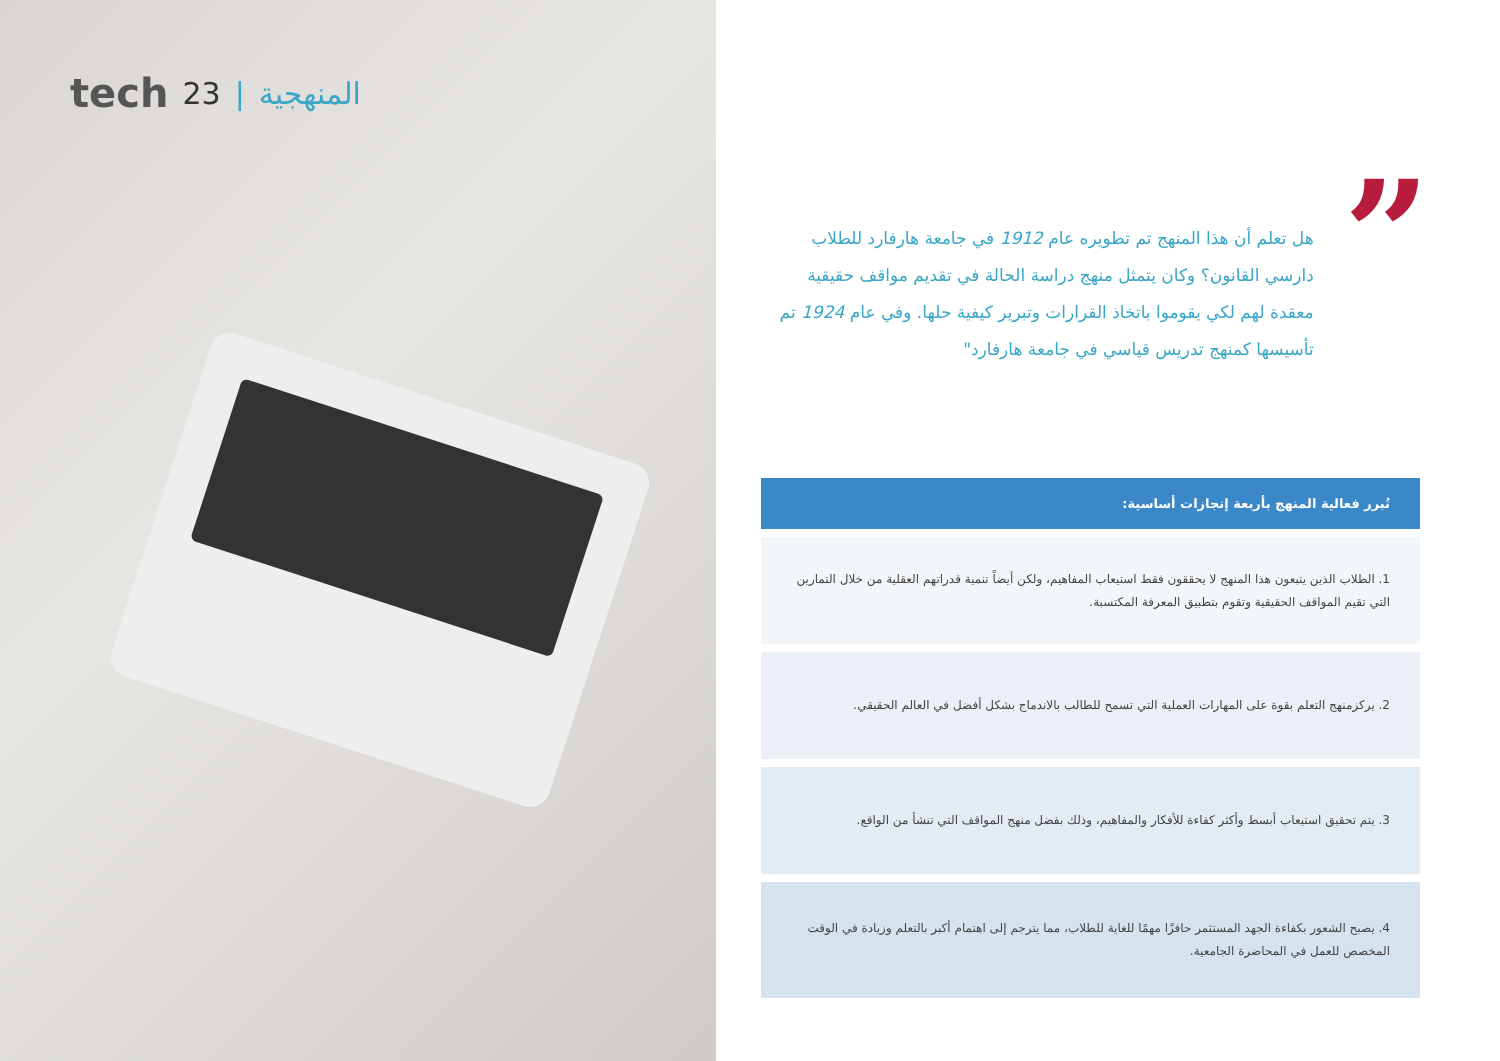tech 23 | المنهجية
”
هل تعلم أن هذا المنهج تم تطويره عام 1912 في جامعة هارفارد للطلاب دارسي القانون؟ وكان يتمثل منهج دراسة الحالة في تقديم مواقف حقيقية معقدة لهم لكي يقوموا باتخاذ القرارات وتبرير كيفية حلها. وفي عام 1924 تم تأسيسها كمنهج تدريس قياسي في جامعة هارفارد"
تُبرر فعالية المنهج بأربعة إنجازات أساسية:
1. الطلاب الذين يتبعون هذا المنهج لا يحققون فقط استيعاب المفاهيم، ولكن أيضاً تنمية قدراتهم العقلية من خلال التمارين التي تقيم المواقف الحقيقية وتقوم بتطبيق المعرفة المكتسبة.
2. يركزمنهج التعلم بقوة على المهارات العملية التي تسمح للطالب بالاندماج بشكل أفضل في العالم الحقيقي.
3. يتم تحقيق استيعاب أبسط وأكثر كفاءة للأفكار والمفاهيم، وذلك بفضل منهج المواقف التي تنشأ من الواقع.
4. يصبح الشعور بكفاءة الجهد المستثمر حافزًا مهمًا للغاية للطلاب، مما يترجم إلى اهتمام أكبر بالتعلم وزيادة في الوقت المخصص للعمل في المحاضرة الجامعية.